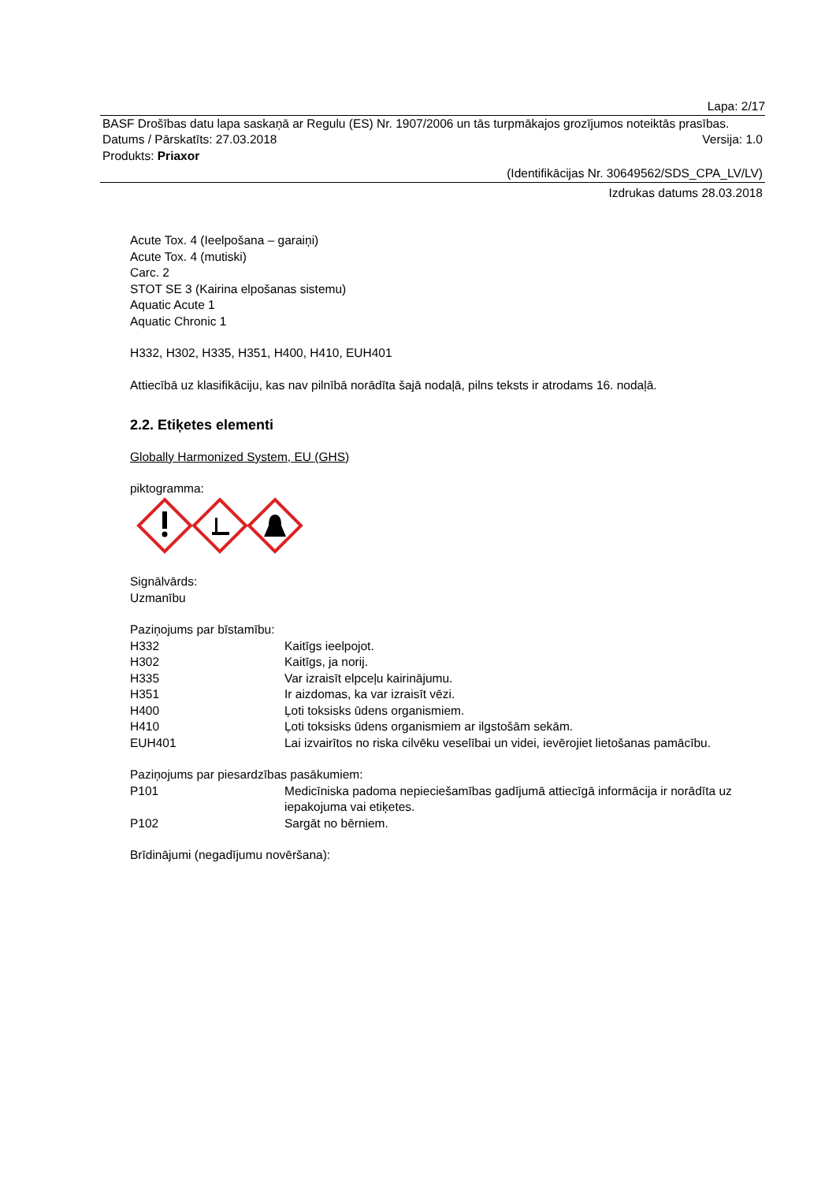Lapa: 2/17
BASF Drošības datu lapa saskaņā ar Regulu (ES) Nr. 1907/2006 un tās turpmākajos grozījumos noteiktās prasības.
Datums / Pārskatīts: 27.03.2018 Versija: 1.0
Produkts: Priaxor
(Identifikācijas Nr. 30649562/SDS_CPA_LV/LV)
Izdrukas datums 28.03.2018
Acute Tox. 4 (Ieelpošana – garaiņi)
Acute Tox. 4 (mutiski)
Carc. 2
STOT SE 3 (Kairina elpošanas sistemu)
Aquatic Acute 1
Aquatic Chronic 1
H332, H302, H335, H351, H400, H410, EUH401
Attiecībā uz klasifikāciju, kas nav pilnībā norādīta šajā nodaļā, pilns teksts ir atrodams 16. nodaļā.
2.2. Etiķetes elementi
Globally Harmonized System, EU (GHS)
piktogramma:
Signālvārds:
Uzmanību
Paziņojums par bīstamību:
H332 Kaitīgs ieelpojot.
H302 Kaitīgs, ja norij.
H335 Var izraisīt elpceļu kairinājumu.
H351 Ir aizdomas, ka var izraisīt vēzi.
H400 Ļoti toksisks ūdens organismiem.
H410 Ļoti toksisks ūdens organismiem ar ilgstošām sekām.
EUH401 Lai izvairītos no riska cilvēku veselībai un videi, ievērojiet lietošanas pamācību.
Paziņojums par piesardzības pasākumiem:
P101 Medicīniska padoma nepieciešamības gadījumā attiecīgā informācija ir norādīta uz iepakojuma vai etiķetes.
P102 Sargāt no bērniem.
Brīdinājumi (negadījumu novēršana):